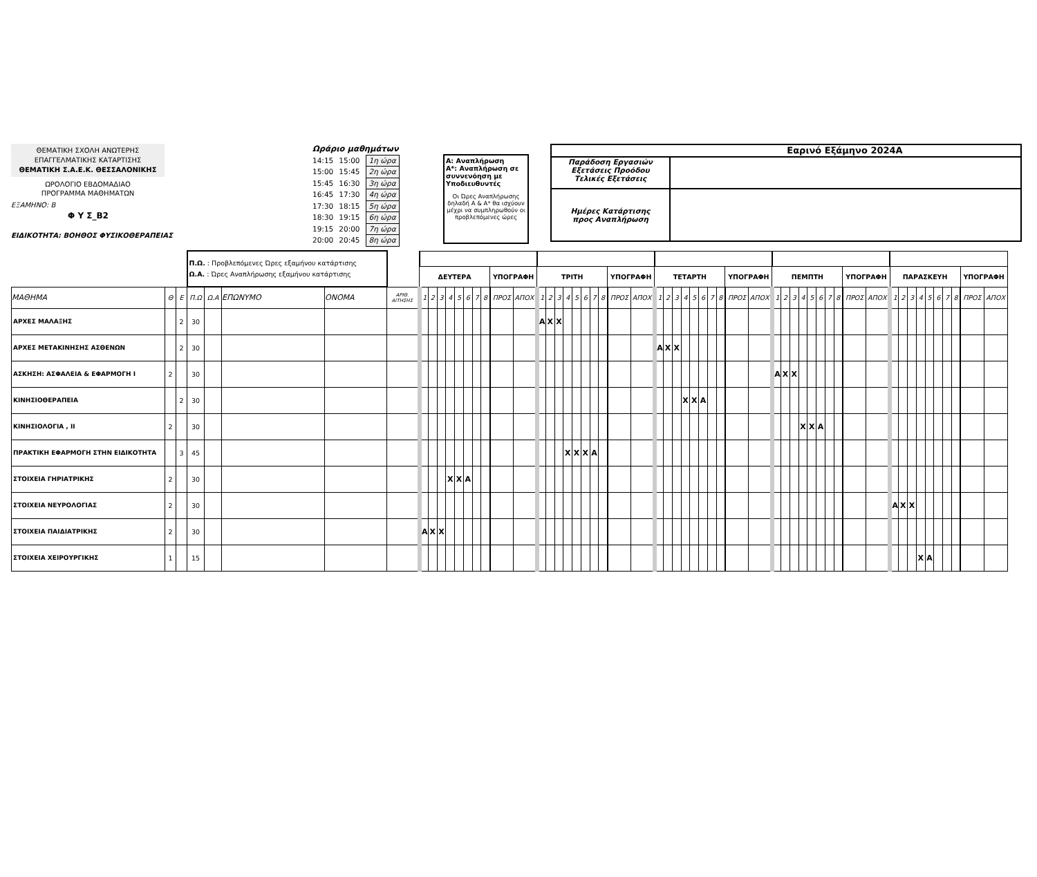ΘΕΜΑΤΙΚΗ ΣΧΟΛΗ ΑΝΩΤΕΡΗΣ
ΕΠΑΓΓΕΛΜΑΤΙΚΗΣ ΚΑΤΑΡΤΙΣΗΣ
ΘΕΜΑΤΙΚΗ Σ.Α.Ε.Κ. ΘΕΣΣΑΛΟΝΙΚΗΣ
ΩΡΟΛΟΓΙΟ ΕΒΔΟΜΑΔΙΑΟ
ΠΡΟΓΡΑΜΜΑ ΜΑΘΗΜΑΤΩΝ
ΕΞΑΜΗΝΟ: Β
Φ Υ Σ_Β2
ΕΙΔΙΚΟΤΗΤΑ: ΒΟΗΘΟΣ ΦΥΣΙΚΟΘΕΡΑΠΕΙΑΣ
Ωράριο μαθημάτων
| 14:15 | 15:00 | 1η ώρα |
| 15:00 | 15:45 | 2η ώρα |
| 15:45 | 16:30 | 3η ώρα |
| 16:45 | 17:30 | 4η ώρα |
| 17:30 | 18:15 | 5η ώρα |
| 18:30 | 19:15 | 6η ώρα |
| 19:15 | 20:00 | 7η ώρα |
| 20:00 | 20:45 | 8η ώρα |
Α: Αναπλήρωση
Α*: Αναπλήρωση σε συννενόηση με Υποδιευθυντές
Οι Ώρες Αναπλήρωσης δηλαδή Α & Α* θα ισχύουν μέχρι να συμπληρωθούν οι προβλεπόμενες ώρες
Εαρινό Εξάμηνο 2024Α
Παράδοση Εργασιών
Εξετάσεις Προόδου
Τελικές Εξετάσεις
Ημέρες Κατάρτισης
προς Αναπλήρωση
| | | | Π.Ω. : Προβλεπόμενες Ώρες εξαμήνου κατάρτισης Ω.Α. : Ώρες Αναπλήρωσης εξαμήνου κατάρτισης | | | | | | | | | | | | | | | | | | | | | | | | | | | | | | | | | | | | | | | | | | | | | | | | | | | | | | |
| | | | | | | | | ΔΕΥΤΕΡΑ | | | | | | | | ΥΠΟΓΡΑΦΗ | | ΤΡΙΤΗ | | | | | | | | ΥΠΟΓΡΑΦΗ | | ΤΕΤΑΡΤΗ | | | | | | | | ΥΠΟΓΡΑΦΗ | | ΠΕΜΠΤΗ | | | | | | | | ΥΠΟΓΡΑΦΗ | | ΠΑΡΑΣΚΕΥΗ | | | | | | | | ΥΠΟΓΡΑΦΗ | |
| ΜΑΘΗΜΑ | Θ | Ε | Π.Ω | Ω.Α | ΕΠΩΝΥΜΟ | ΟΝΟΜΑ | ΑΡΙΘ. ΑΙΤΗΣΗΣ | 1 | 2 | 3 | 4 | 5 | 6 | 7 | 8 | ΠΡΟΣ | ΑΠΟΧ | 1 | 2 | 3 | 4 | 5 | 6 | 7 | 8 | ΠΡΟΣ | ΑΠΟΧ | 1 | 2 | 3 | 4 | 5 | 6 | 7 | 8 | ΠΡΟΣ | ΑΠΟΧ | 1 | 2 | 3 | 4 | 5 | 6 | 7 | 8 | ΠΡΟΣ | ΑΠΟΧ | 1 | 2 | 3 | 4 | 5 | 6 | 7 | 8 | ΠΡΟΣ | ΑΠΟΧ |
| ΑΡΧΕΣ ΜΑΛΑΞΗΣ | | 2 | 30 | | | | | | | | | | | | | | | A | X | X | | | | | | | | | | | | | | | | | | | | | | | | | | | | | | | | | | | | | |
| ΑΡΧΕΣ ΜΕΤΑΚΙΝΗΣΗΣ ΑΣΘΕΝΩΝ | | 2 | 30 | | | | | | | | | | | | | | | | | | | | | | | | | A | X | X | | | | | | | | | | | | | | | | | | | | | | | | | | | |
| ΑΣΚΗΣΗ: ΑΣΦΑΛΕΙΑ & ΕΦΑΡΜΟΓΗ Ι | 2 | | 30 | | | | | | | | | | | | | | | | | | | | | | | | | | | | | | | | | | | A | X | X | | | | | | | | | | | | | | | | | |
| ΚΙΝΗΣΙΟΘΕΡΑΠΕΙΑ | | 2 | 30 | | | | | | | | | | | | | | | | | | | | | | | | | | | | X | X | A | | | | | | | | | | | | | | | | | | | | | | | | |
| ΚΙΝΗΣΙΟΛΟΓΙΑ , ΙΙ | 2 | | 30 | | | | | | | | | | | | | | | | | | | | | | | | | | | | | | | | | | | | | | X | X | A | | | | | | | | | | | | | | |
| ΠΡΑΚΤΙΚΗ ΕΦΑΡΜΟΓΗ ΣΤΗΝ ΕΙΔΙΚΟΤΗΤΑ | | 3 | 45 | | | | | | | | | | | | | | | | | | X | X | X | A | | | | | | | | | | | | | | | | | | | | | | | | | | | | | | | | | |
| ΣΤΟΙΧΕΙΑ ΓΗΡΙΑΤΡΙΚΗΣ | 2 | | 30 | | | | | | | | X | X | A | | | | | | | | | | | | | | | | | | | | | | | | | | | | | | | | | | | | | | | | | | | | |
| ΣΤΟΙΧΕΙΑ ΝΕΥΡΟΛΟΓΙΑΣ | 2 | | 30 | | | | | | | | | | | | | | | | | | | | | | | | | | | | | | | | | | | | | | | | | | | | | A | X | X | | | | | | | |
| ΣΤΟΙΧΕΙΑ ΠΑΙΔΙΑΤΡΙΚΗΣ | 2 | | 30 | | | | | A | X | X | | | | | | | | | | | | | | | | | | | | | | | | | | | | | | | | | | | | | | | | | | | | | | | |
| ΣΤΟΙΧΕΙΑ ΧΕΙΡΟΥΡΓΙΚΗΣ | 1 | | 15 | | | | | | | | | | | | | | | | | | | | | | | | | | | | | | | | | | | | | | | | | | | | | | | | X | A | | | | | |